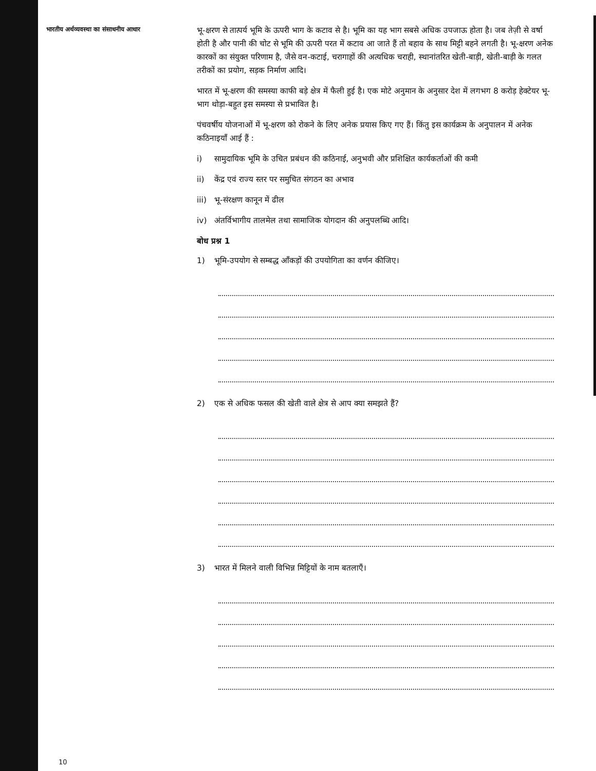भारतीय अर्थव्यवस्था का संसाधनीय आधार
भू-क्षरण से तात्पर्य भूमि के ऊपरी भाग के कटाव से है। भूमि का यह भाग सबसे अधिक उपजाऊ होता है। जब तेज़ी से वर्षा होती है और पानी की चोट से भूमि की ऊपरी परत में कटाव आ जाते हैं तो बहाव के साथ मिट्टी बहने लगती है। भू-क्षरण अनेक कारकों का संयुक्त परिणाम है, जैसे वन-कटाई, चरागाहों की अत्यधिक चराही, स्थानांतरित खेती-बाड़ी, खेती-बाड़ी के गलत तरीकों का प्रयोग, सड़क निर्माण आदि।
भारत में भू-क्षरण की समस्या काफी बड़े क्षेत्र में फैली हुई है। एक मोटे अनुमान के अनुसार देश में लगभग 8 करोड़ हेक्टेयर भू-भाग थोड़ा-बहुत इस समस्या से प्रभावित है।
पंचवर्षीय योजनाओं में भू-क्षरण को रोकने के लिए अनेक प्रयास किए गए हैं। किंतु इस कार्यक्रम के अनुपालन में अनेक कठिनाइयाँ आई हैं :
i) सामुदायिक भूमि के उचित प्रबंधन की कठिनाई, अनुभवी और प्रशिक्षित कार्यकर्ताओं की कमी
ii) केंद्र एवं राज्य स्तर पर समुचित संगठन का अभाव
iii) भू-संरक्षण कानून में ढील
iv) अंतर्विभागीय तालमेल तथा सामाजिक योगदान की अनुपलब्धि आदि।
बोध प्रश्न 1
1) भूमि-उपयोग से सम्बद्ध आँकड़ों की उपयोगिता का वर्णन कीजिए।
2) एक से अधिक फसल की खेती वाले क्षेत्र से आप क्या समझते हैं?
3) भारत में मिलने वाली विभिन्न मिट्टियों के नाम बतलाएँ।
10